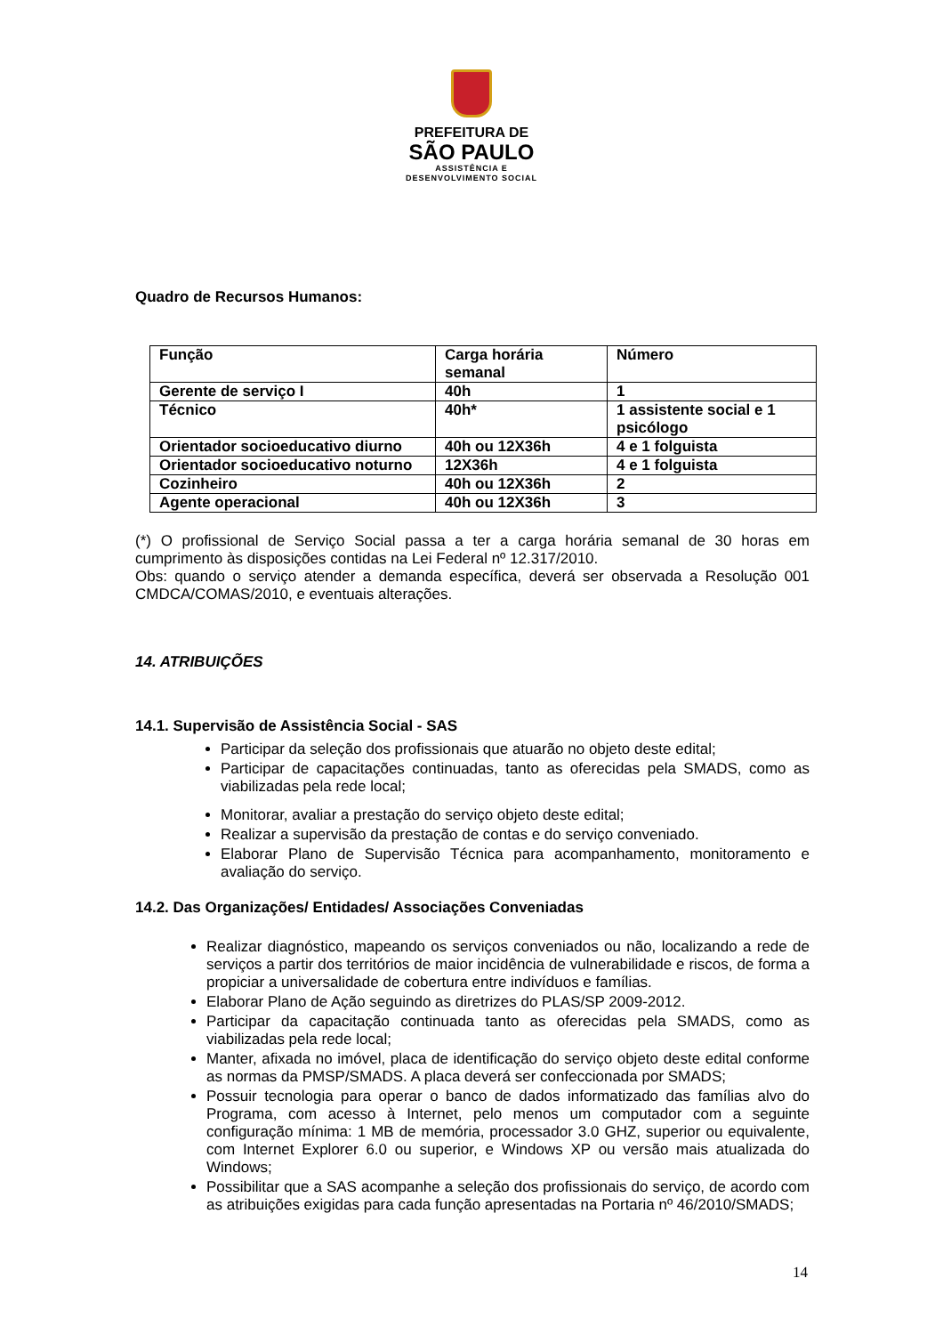PREFEITURA DE
SÃO PAULO
ASSISTÊNCIA E
DESENVOLVIMENTO SOCIAL
Quadro de Recursos Humanos:
| Função | Carga horária semanal | Número |
| Gerente de serviço I | 40h | 1 |
| Técnico | 40h* | 1 assistente social e 1 psicólogo |
| Orientador socioeducativo diurno | 40h ou 12X36h | 4 e 1 folguista |
| Orientador socioeducativo noturno | 12X36h | 4 e 1 folguista |
| Cozinheiro | 40h ou 12X36h | 2 |
| Agente operacional | 40h ou 12X36h | 3 |
(*) O profissional de Serviço Social passa a ter a carga horária semanal de 30 horas em cumprimento às disposições contidas na Lei Federal nº 12.317/2010.
Obs: quando o serviço atender a demanda específica, deverá ser observada a Resolução 001 CMDCA/COMAS/2010, e eventuais alterações.
14. ATRIBUIÇÕES
14.1. Supervisão de Assistência Social - SAS
Participar da seleção dos profissionais que atuarão no objeto deste edital;
Participar de capacitações continuadas, tanto as oferecidas pela SMADS, como as viabilizadas pela rede local;
Monitorar, avaliar a prestação do serviço objeto deste edital;
Realizar a supervisão da prestação de contas e do serviço conveniado.
Elaborar Plano de Supervisão Técnica para acompanhamento, monitoramento e avaliação do serviço.
14.2. Das Organizações/ Entidades/ Associações Conveniadas
Realizar diagnóstico, mapeando os serviços conveniados ou não, localizando a rede de serviços a partir dos territórios de maior incidência de vulnerabilidade e riscos, de forma a propiciar a universalidade de cobertura entre indivíduos e famílias.
Elaborar Plano de Ação seguindo as diretrizes do PLAS/SP 2009-2012.
Participar da capacitação continuada tanto as oferecidas pela SMADS, como as viabilizadas pela rede local;
Manter, afixada no imóvel, placa de identificação do serviço objeto deste edital conforme as normas da PMSP/SMADS. A placa deverá ser confeccionada por SMADS;
Possuir tecnologia para operar o banco de dados informatizado das famílias alvo do Programa, com acesso à Internet, pelo menos um computador com a seguinte configuração mínima: 1 MB de memória, processador 3.0 GHZ, superior ou equivalente, com Internet Explorer 6.0 ou superior, e Windows XP ou versão mais atualizada do Windows;
Possibilitar que a SAS acompanhe a seleção dos profissionais do serviço, de acordo com as atribuições exigidas para cada função apresentadas na Portaria nº 46/2010/SMADS;
14